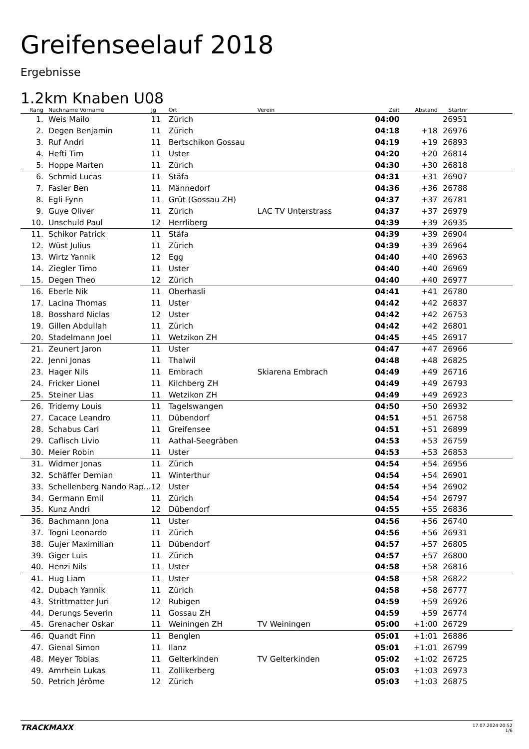Greifenseelauf 2018
Ergebnisse
1.2km Knaben U08
| Rang | Nachname Vorname | Jg | Ort | Verein | Zeit | Abstand | Startnr | |
| --- | --- | --- | --- | --- | --- | --- | --- | --- |
| 1. | Weis Mailo | 11 | Zürich | | 04:00 | | 26951 | |
| 2. | Degen Benjamin | 11 | Zürich | | 04:18 | +18 | 26976 | |
| 3. | Ruf Andri | 11 | Bertschikon Gossau | | 04:19 | +19 | 26893 | |
| 4. | Hefti Tim | 11 | Uster | | 04:20 | +20 | 26814 | |
| 5. | Hoppe Marten | 11 | Zürich | | 04:30 | +30 | 26818 | |
| 6. | Schmid Lucas | 11 | Stäfa | | 04:31 | +31 | 26907 | |
| 7. | Fasler Ben | 11 | Männedorf | | 04:36 | +36 | 26788 | |
| 8. | Egli Fynn | 11 | Grüt (Gossau ZH) | | 04:37 | +37 | 26781 | |
| 9. | Guye Oliver | 11 | Zürich | LAC TV Unterstrass | 04:37 | +37 | 26979 | |
| 10. | Unschuld Paul | 12 | Herrliberg | | 04:39 | +39 | 26935 | |
| 11. | Schikor Patrick | 11 | Stäfa | | 04:39 | +39 | 26904 | |
| 12. | Wüst Julius | 11 | Zürich | | 04:39 | +39 | 26964 | |
| 13. | Wirtz Yannik | 12 | Egg | | 04:40 | +40 | 26963 | |
| 14. | Ziegler Timo | 11 | Uster | | 04:40 | +40 | 26969 | |
| 15. | Degen Theo | 12 | Zürich | | 04:40 | +40 | 26977 | |
| 16. | Eberle Nik | 11 | Oberhasli | | 04:41 | +41 | 26780 | |
| 17. | Lacina Thomas | 11 | Uster | | 04:42 | +42 | 26837 | |
| 18. | Bosshard Niclas | 12 | Uster | | 04:42 | +42 | 26753 | |
| 19. | Gillen Abdullah | 11 | Zürich | | 04:42 | +42 | 26801 | |
| 20. | Stadelmann Joel | 11 | Wetzikon ZH | | 04:45 | +45 | 26917 | |
| 21. | Zeunert Jaron | 11 | Uster | | 04:47 | +47 | 26966 | |
| 22. | Jenni Jonas | 11 | Thalwil | | 04:48 | +48 | 26825 | |
| 23. | Hager Nils | 11 | Embrach | Skiarena Embrach | 04:49 | +49 | 26716 | |
| 24. | Fricker Lionel | 11 | Kilchberg ZH | | 04:49 | +49 | 26793 | |
| 25. | Steiner Lias | 11 | Wetzikon ZH | | 04:49 | +49 | 26923 | |
| 26. | Tridemy Louis | 11 | Tagelswangen | | 04:50 | +50 | 26932 | |
| 27. | Cacace Leandro | 11 | Dübendorf | | 04:51 | +51 | 26758 | |
| 28. | Schabus Carl | 11 | Greifensee | | 04:51 | +51 | 26899 | |
| 29. | Caflisch Livio | 11 | Aathal-Seegräben | | 04:53 | +53 | 26759 | |
| 30. | Meier Robin | 11 | Uster | | 04:53 | +53 | 26853 | |
| 31. | Widmer Jonas | 11 | Zürich | | 04:54 | +54 | 26956 | |
| 32. | Schäffer Demian | 11 | Winterthur | | 04:54 | +54 | 26901 | |
| 33. | Schellenberg Nando Rap... | 12 | Uster | | 04:54 | +54 | 26902 | |
| 34. | Germann Emil | 11 | Zürich | | 04:54 | +54 | 26797 | |
| 35. | Kunz Andri | 12 | Dübendorf | | 04:55 | +55 | 26836 | |
| 36. | Bachmann Jona | 11 | Uster | | 04:56 | +56 | 26740 | |
| 37. | Togni Leonardo | 11 | Zürich | | 04:56 | +56 | 26931 | |
| 38. | Gujer Maximilian | 11 | Dübendorf | | 04:57 | +57 | 26805 | |
| 39. | Giger Luis | 11 | Zürich | | 04:57 | +57 | 26800 | |
| 40. | Henzi Nils | 11 | Uster | | 04:58 | +58 | 26816 | |
| 41. | Hug Liam | 11 | Uster | | 04:58 | +58 | 26822 | |
| 42. | Dubach Yannik | 11 | Zürich | | 04:58 | +58 | 26777 | |
| 43. | Strittmatter Juri | 12 | Rubigen | | 04:59 | +59 | 26926 | |
| 44. | Derungs Severin | 11 | Gossau ZH | | 04:59 | +59 | 26774 | |
| 45. | Grenacher Oskar | 11 | Weiningen ZH | TV Weiningen | 05:00 | +1:00 | 26729 | |
| 46. | Quandt Finn | 11 | Benglen | | 05:01 | +1:01 | 26886 | |
| 47. | Gienal Simon | 11 | Ilanz | | 05:01 | +1:01 | 26799 | |
| 48. | Meyer Tobias | 11 | Gelterkinden | TV Gelterkinden | 05:02 | +1:02 | 26725 | |
| 49. | Amrhein Lukas | 11 | Zollikerberg | | 05:03 | +1:03 | 26973 | |
| 50. | Petrich Jérôme | 12 | Zürich | | 05:03 | +1:03 | 26875 | |
TRACKMAXX
17.07.2024 20:52
1/6